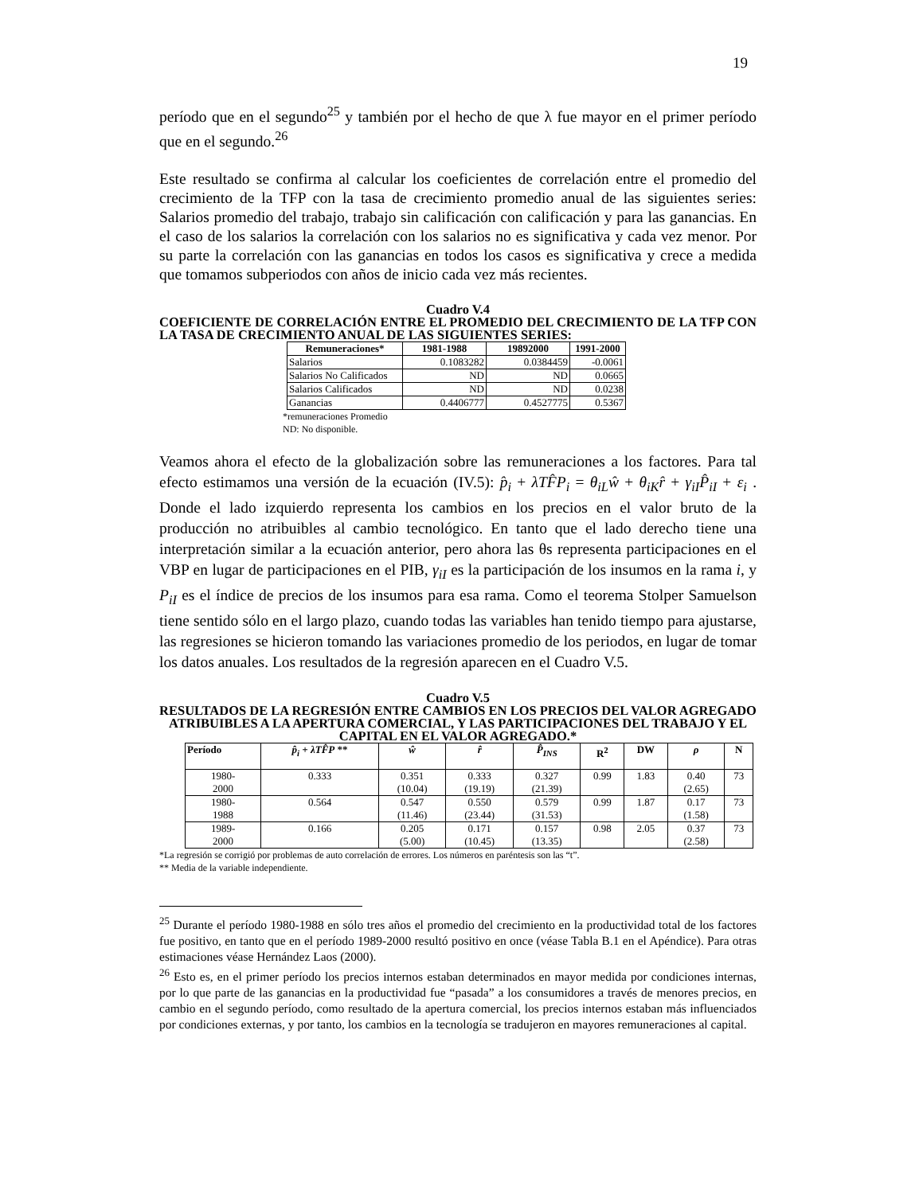19
período que en el segundo<sup>25</sup> y también por el hecho de que λ fue mayor en el primer período que en el segundo.<sup>26</sup>
Este resultado se confirma al calcular los coeficientes de correlación entre el promedio del crecimiento de la TFP con la tasa de crecimiento promedio anual de las siguientes series: Salarios promedio del trabajo, trabajo sin calificación con calificación y para las ganancias. En el caso de los salarios la correlación con los salarios no es significativa y cada vez menor. Por su parte la correlación con las ganancias en todos los casos es significativa y crece a medida que tomamos subperiodos con años de inicio cada vez más recientes.
Cuadro V.4
COEFICIENTE DE CORRELACIÓN ENTRE EL PROMEDIO DEL CRECIMIENTO DE LA TFP CON LA TASA DE CRECIMIENTO ANUAL DE LAS SIGUIENTES SERIES:
| Remuneraciones* | 1981-1988 | 19892000 | 1991-2000 |
| --- | --- | --- | --- |
| Salarios | 0.1083282 | 0.0384459 | -0.0061 |
| Salarios No Calificados | ND | ND | 0.0665 |
| Salarios Calificados | ND | ND | 0.0238 |
| Ganancias | 0.4406777 | 0.4527775 | 0.5367 |
*remuneraciones Promedio
ND: No disponible.
Veamos ahora el efecto de la globalización sobre las remuneraciones a los factores. Para tal efecto estimamos una versión de la ecuación (IV.5): p̂<sub>i</sub> + λTF̂P<sub>i</sub> = θ<sub>iL</sub>ŵ + θ<sub>iK</sub>r̂ + γ<sub>iI</sub>P̂<sub>iI</sub> + ε<sub>i</sub> . Donde el lado izquierdo representa los cambios en los precios en el valor bruto de la producción no atribuibles al cambio tecnológico. En tanto que el lado derecho tiene una interpretación similar a la ecuación anterior, pero ahora las θs representa participaciones en el VBP en lugar de participaciones en el PIB, γ<sub>iI</sub> es la participación de los insumos en la rama i, y P<sub>iI</sub> es el índice de precios de los insumos para esa rama. Como el teorema Stolper Samuelson tiene sentido sólo en el largo plazo, cuando todas las variables han tenido tiempo para ajustarse, las regresiones se hicieron tomando las variaciones promedio de los periodos, en lugar de tomar los datos anuales. Los resultados de la regresión aparecen en el Cuadro V.5.
Cuadro V.5
RESULTADOS DE LA REGRESIÓN ENTRE CAMBIOS EN LOS PRECIOS DEL VALOR AGREGADO ATRIBUIBLES A LA APERTURA COMERCIAL, Y LAS PARTICIPACIONES DEL TRABAJO Y EL CAPITAL EN EL VALOR AGREGADO.*
| Período | p̂<sub>i</sub> + λTF̂P ** | ŵ | r̂ | P̂<sub>INS</sub> | R<sup>2</sup> | DW | ρ | N |
| --- | --- | --- | --- | --- | --- | --- | --- | --- |
| 1980- 2000 | 0.333 | 0.351 (10.04) | 0.333 (19.19) | 0.327 (21.39) | 0.99 | 1.83 | 0.40 (2.65) | 73 |
| 1980- 1988 | 0.564 | 0.547 (11.46) | 0.550 (23.44) | 0.579 (31.53) | 0.99 | 1.87 | 0.17 (1.58) | 73 |
| 1989- 2000 | 0.166 | 0.205 (5.00) | 0.171 (10.45) | 0.157 (13.35) | 0.98 | 2.05 | 0.37 (2.58) | 73 |
*La regresión se corrigió por problemas de auto correlación de errores. Los números en paréntesis son las “t”.
** Media de la variable independiente.
<sup>25</sup> Durante el período 1980-1988 en sólo tres años el promedio del crecimiento en la productividad total de los factores fue positivo, en tanto que en el período 1989-2000 resultó positivo en once (véase Tabla B.1 en el Apéndice). Para otras estimaciones véase Hernández Laos (2000).
<sup>26</sup> Esto es, en el primer período los precios internos estaban determinados en mayor medida por condiciones internas, por lo que parte de las ganancias en la productividad fue “pasada” a los consumidores a través de menores precios, en cambio en el segundo período, como resultado de la apertura comercial, los precios internos estaban más influenciados por condiciones externas, y por tanto, los cambios en la tecnología se tradujeron en mayores remuneraciones al capital.